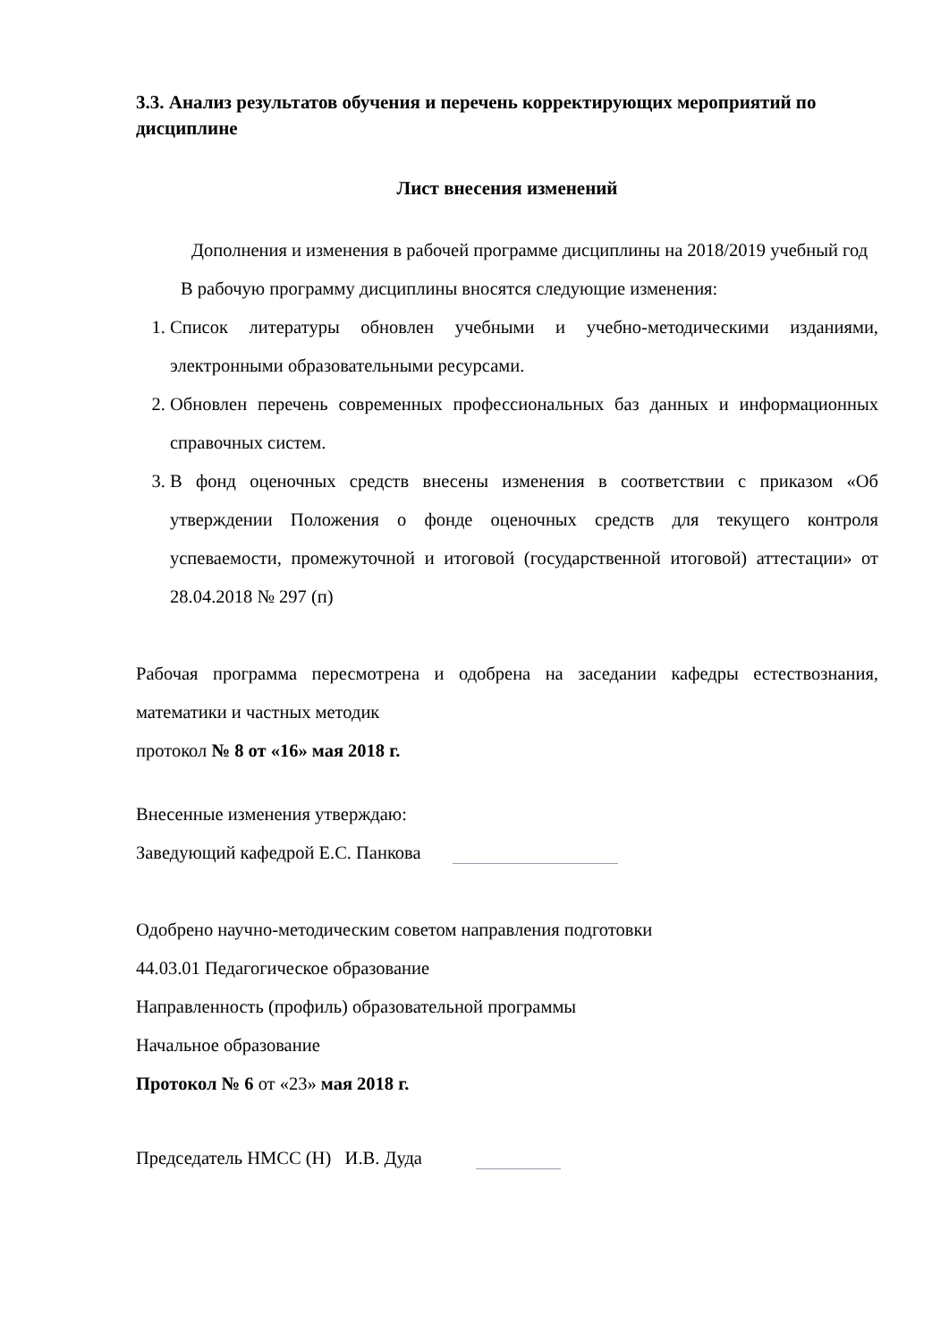3.3. Анализ результатов обучения и перечень корректирующих мероприятий по дисциплине
Лист внесения изменений
Дополнения и изменения в рабочей программе дисциплины на 2018/2019 учебный год
В рабочую программу дисциплины вносятся следующие изменения:
1. Список литературы обновлен учебными и учебно-методическими изданиями, электронными образовательными ресурсами.
2. Обновлен перечень современных профессиональных баз данных и информационных справочных систем.
3. В фонд оценочных средств внесены изменения в соответствии с приказом «Об утверждении Положения о фонде оценочных средств для текущего контроля успеваемости, промежуточной и итоговой (государственной итоговой) аттестации» от 28.04.2018 № 297 (п)
Рабочая программа пересмотрена и одобрена на заседании кафедры естествознания, математики и частных методик
протокол № 8 от «16» мая 2018 г.
Внесенные изменения утверждаю:
Заведующий кафедрой Е.С. Панкова
Одобрено научно-методическим советом направления подготовки
44.03.01 Педагогическое образование
Направленность (профиль) образовательной программы
Начальное образование
Протокол № 6 от «23» мая 2018 г.
Председатель НМСС (Н) И.В. Дуда